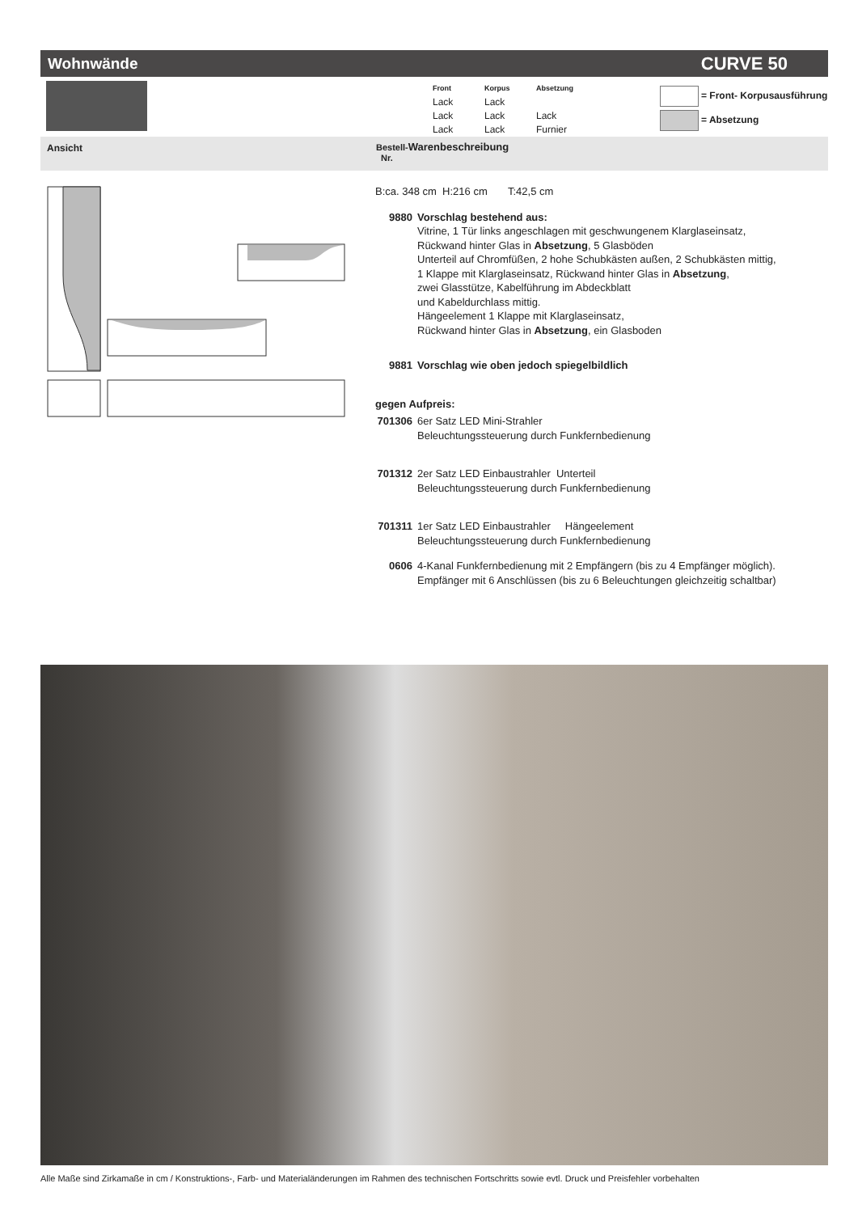Wohnwände CURVE 50
Front Korpus Absetzung Lack Lack Lack Lack Lack Lack Lack Furnier
= Front- Korpusausführung
= Absetzung
Ansicht Bestell-Warenbeschreibung
Nr.
B:ca. 348 cm H:216 cm T:42,5 cm
9880 Vorschlag bestehend aus:
Vitrine, 1 Tür links angeschlagen mit geschwungenem Klarglaseinsatz,
Rückwand hinter Glas in Absetzung, 5 Glasböden
Unterteil auf Chromfüßen, 2 hohe Schubkästen außen, 2 Schubkästen mittig,
1 Klappe mit Klarglaseinsatz, Rückwand hinter Glas in Absetzung,
zwei Glasstütze, Kabelführung im Abdeckblatt
und Kabeldurchlass mittig.
Hängeelement 1 Klappe mit Klarglaseinsatz,
Rückwand hinter Glas in Absetzung, ein Glasboden
9881 Vorschlag wie oben jedoch spiegelbildlich
gegen Aufpreis:
701306
6er Satz LED Mini-Strahler
Beleuchtungssteuerung durch Funkfernbedienung
701312
2er Satz LED Einbaustrahler Unterteil
Beleuchtungssteuerung durch Funkfernbedienung
701311
1er Satz LED Einbaustrahler Hängeelement
Beleuchtungssteuerung durch Funkfernbedienung
0606 4-Kanal Funkfernbedienung mit 2 Empfängern (bis zu 4 Empfänger möglich).
Empfänger mit 6 Anschlüssen (bis zu 6 Beleuchtungen gleichzeitig schaltbar)
Alle Maße sind Zirkamaße in cm / Konstruktions-, Farb- und Materialänderungen im Rahmen des technischen Fortschritts sowie evtl. Druck und Preisfehler vorbehalten